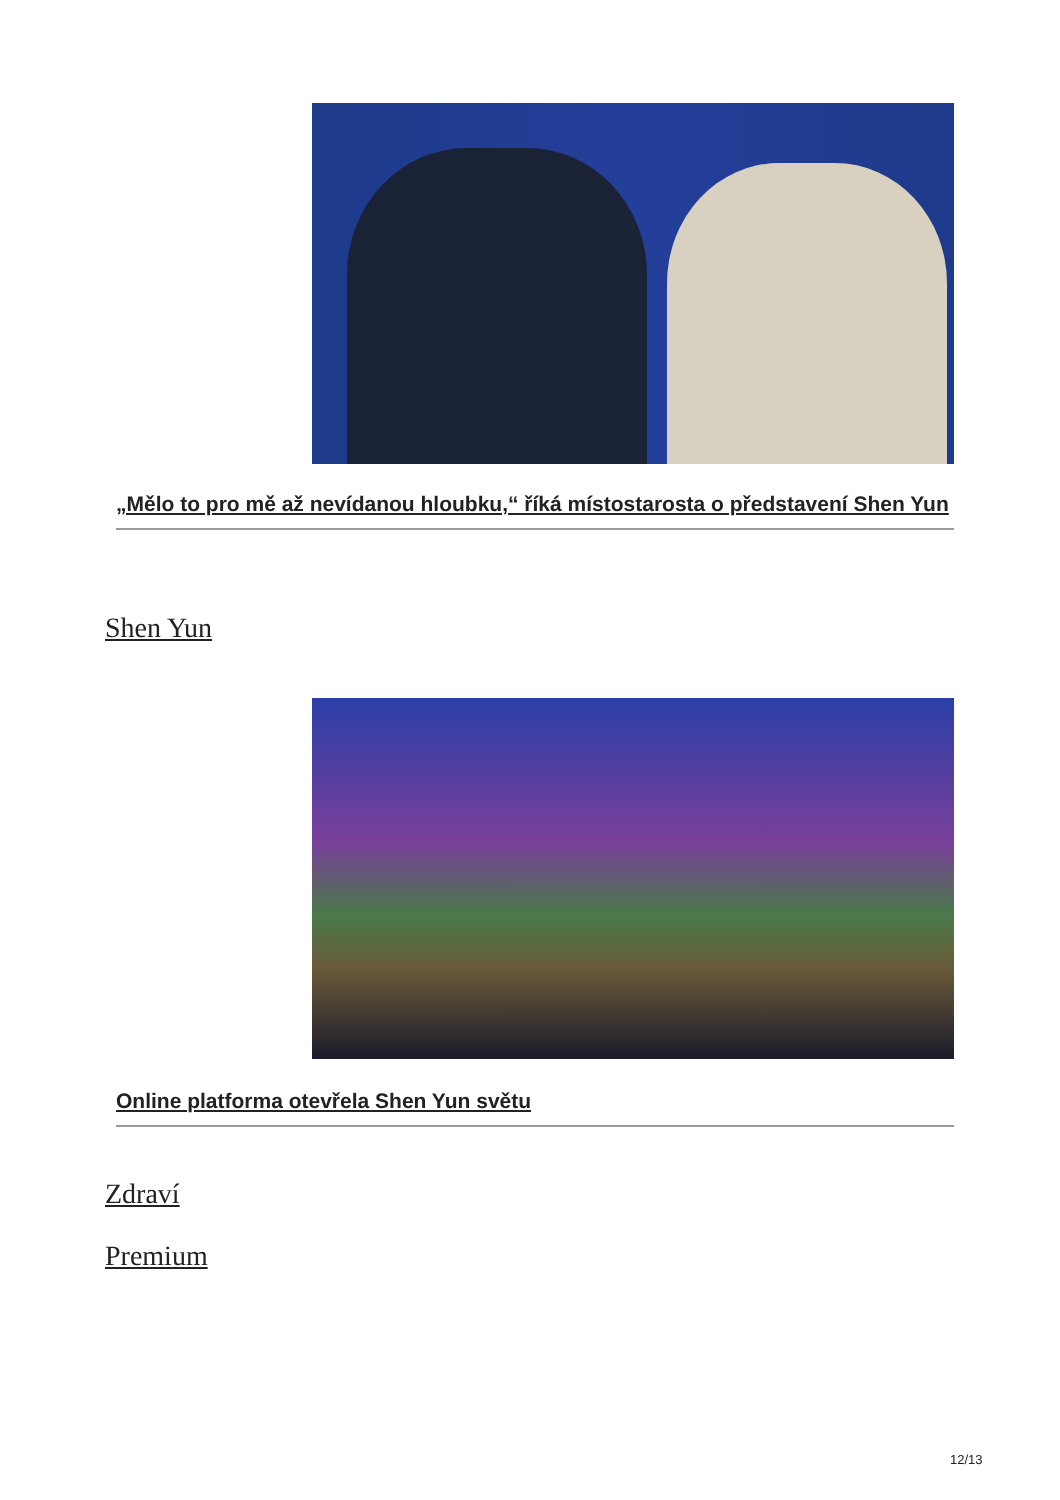„Mělo to pro mě až nevídanou hloubku,“ říká místostarosta o představení Shen Yun
Shen Yun
Online platforma otevřela Shen Yun světu
Zdraví
Premium
12/13